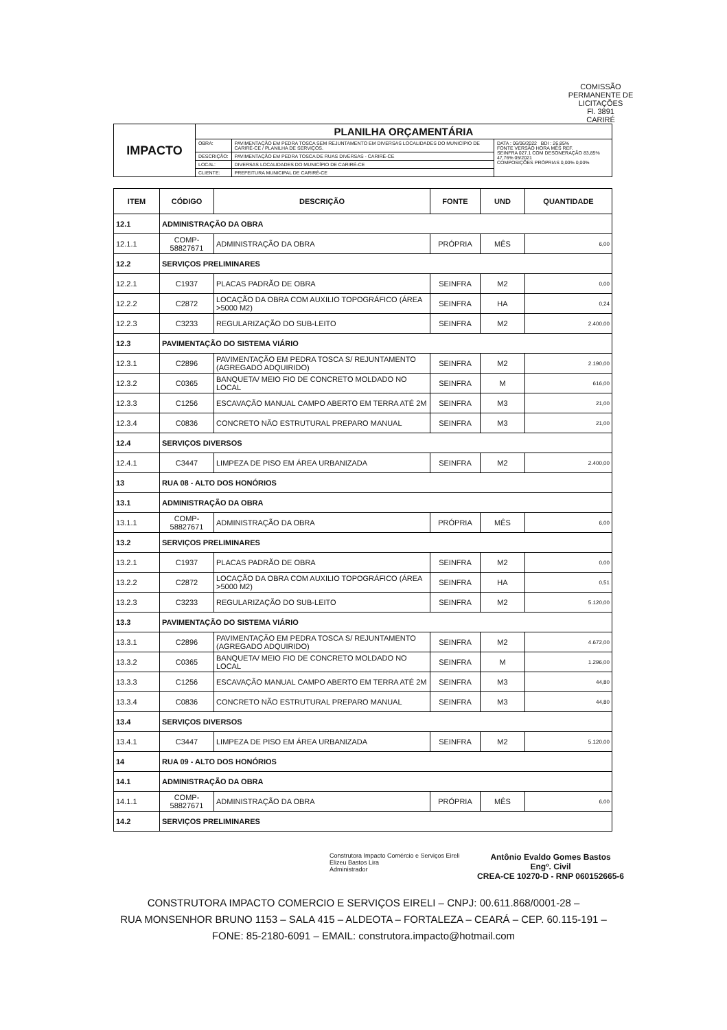COMISSÃO PERMANENTE DE LICITAÇÕES
Fl. 3891
CARIRÉ
| IMPACTO | PLANILHA ORÇAMENTÁRIA | | |
| | OBRA: | PAVIMENTAÇÃO EM PEDRA TOSCA SEM REJUNTAMENTO EM DIVERSAS LOCALIDADES DO MUNICÍPIO DE CARIRÉ-CE / PLANILHA DE SERVIÇOS. | DATA : 06/06/2022 BDI : 26,85% FONTE VERSÃO HORA MÊS REF. SEINFRA 027.1 COM DESONERAÇÃO 83,85% 47,76% 05/2021 COMPOSIÇÕES PRÓPRIAS 0,00% 0,00% |
| | DESCRIÇÃO: | PAVIMENTAÇÃO EM PEDRA TOSCA DE RUAS DIVERSAS - CARIRÉ-CE | |
| | LOCAL: | DIVERSAS LOCALIDADES DO MUNICÍPIO DE CARIRÉ-CE | |
| | CLIENTE: | PREFEITURA MUNICIPAL DE CARIRÉ-CE | |
| ITEM | CÓDIGO | DESCRIÇÃO | FONTE | UND | QUANTIDADE |
| --- | --- | --- | --- | --- | --- |
| 12.1 | ADMINISTRAÇÃO DA OBRA | | | | |
| 12.1.1 | COMP-58827671 | ADMINISTRAÇÃO DA OBRA | PRÓPRIA | MÊS | 6,00 |
| 12.2 | SERVIÇOS PRELIMINARES | | | | |
| 12.2.1 | C1937 | PLACAS PADRÃO DE OBRA | SEINFRA | M2 | 0,00 |
| 12.2.2 | C2872 | LOCAÇÃO DA OBRA COM AUXILIO TOPOGRÁFICO (ÁREA >5000 M2) | SEINFRA | HA | 0,24 |
| 12.2.3 | C3233 | REGULARIZAÇÃO DO SUB-LEITO | SEINFRA | M2 | 2.400,00 |
| 12.3 | PAVIMENTAÇÃO DO SISTEMA VIÁRIO | | | | |
| 12.3.1 | C2896 | PAVIMENTAÇÃO EM PEDRA TOSCA S/ REJUNTAMENTO (AGREGADO ADQUIRIDO) | SEINFRA | M2 | 2.190,00 |
| 12.3.2 | C0365 | BANQUETA/ MEIO FIO DE CONCRETO MOLDADO NO LOCAL | SEINFRA | M | 616,00 |
| 12.3.3 | C1256 | ESCAVAÇÃO MANUAL CAMPO ABERTO EM TERRA ATÉ 2M | SEINFRA | M3 | 21,00 |
| 12.3.4 | C0836 | CONCRETO NÃO ESTRUTURAL PREPARO MANUAL | SEINFRA | M3 | 21,00 |
| 12.4 | SERVIÇOS DIVERSOS | | | | |
| 12.4.1 | C3447 | LIMPEZA DE PISO EM ÁREA URBANIZADA | SEINFRA | M2 | 2.400,00 |
| 13 | RUA 08 - ALTO DOS HONÓRIOS | | | | |
| 13.1 | ADMINISTRAÇÃO DA OBRA | | | | |
| 13.1.1 | COMP-58827671 | ADMINISTRAÇÃO DA OBRA | PRÓPRIA | MÊS | 6,00 |
| 13.2 | SERVIÇOS PRELIMINARES | | | | |
| 13.2.1 | C1937 | PLACAS PADRÃO DE OBRA | SEINFRA | M2 | 0,00 |
| 13.2.2 | C2872 | LOCAÇÃO DA OBRA COM AUXILIO TOPOGRÁFICO (ÁREA >5000 M2) | SEINFRA | HA | 0,51 |
| 13.2.3 | C3233 | REGULARIZAÇÃO DO SUB-LEITO | SEINFRA | M2 | 5.120,00 |
| 13.3 | PAVIMENTAÇÃO DO SISTEMA VIÁRIO | | | | |
| 13.3.1 | C2896 | PAVIMENTAÇÃO EM PEDRA TOSCA S/ REJUNTAMENTO (AGREGADO ADQUIRIDO) | SEINFRA | M2 | 4.672,00 |
| 13.3.2 | C0365 | BANQUETA/ MEIO FIO DE CONCRETO MOLDADO NO LOCAL | SEINFRA | M | 1.296,00 |
| 13.3.3 | C1256 | ESCAVAÇÃO MANUAL CAMPO ABERTO EM TERRA ATÉ 2M | SEINFRA | M3 | 44,80 |
| 13.3.4 | C0836 | CONCRETO NÃO ESTRUTURAL PREPARO MANUAL | SEINFRA | M3 | 44,80 |
| 13.4 | SERVIÇOS DIVERSOS | | | | |
| 13.4.1 | C3447 | LIMPEZA DE PISO EM ÁREA URBANIZADA | SEINFRA | M2 | 5.120,00 |
| 14 | RUA 09 - ALTO DOS HONÓRIOS | | | | |
| 14.1 | ADMINISTRAÇÃO DA OBRA | | | | |
| 14.1.1 | COMP-58827671 | ADMINISTRAÇÃO DA OBRA | PRÓPRIA | MÊS | 6,00 |
| 14.2 | SERVIÇOS PRELIMINARES | | | | |
Construtora Impacto Comércio e Serviços Eireli
Elizeu Bastos Lira
Administrador
Antônio Evaldo Gomes Bastos
Engº. Civil
CREA-CE 10270-D - RNP 060152665-6
CONSTRUTORA IMPACTO COMERCIO E SERVIÇOS EIRELI – CNPJ: 00.611.868/0001-28 –
RUA MONSENHOR BRUNO 1153 – SALA 415 – ALDEOTA – FORTALEZA – CEARÁ – CEP. 60.115-191 –
FONE: 85-2180-6091 – EMAIL: construtora.impacto@hotmail.com